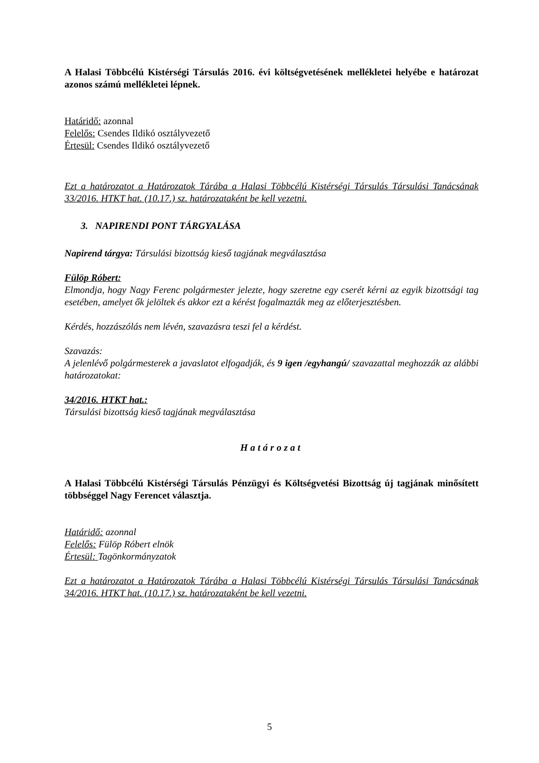A Halasi Többcélú Kistérségi Társulás 2016. évi költségvetésének mellékletei helyébe e határozat azonos számú mellékletei lépnek.
Határidő: azonnal
Felelős: Csendes Ildikó osztályvezető
Értesül: Csendes Ildikó osztályvezető
Ezt a határozatot a Határozatok Tárába a Halasi Többcélú Kistérségi Társulás Társulási Tanácsának 33/2016. HTKT hat. (10.17.) sz. határozataként be kell vezetni.
3. NAPIRENDI PONT TÁRGYALÁSA
Napirend tárgya: Társulási bizottság kieső tagjának megválasztása
Fülöp Róbert:
Elmondja, hogy Nagy Ferenc polgármester jelezte, hogy szeretne egy cserét kérni az egyik bizottsági tag esetében, amelyet ők jelöltek és akkor ezt a kérést fogalmazták meg az előterjesztésben.
Kérdés, hozzászólás nem lévén, szavazásra teszi fel a kérdést.
Szavazás:
A jelenlévő polgármesterek a javaslatot elfogadják, és 9 igen /egyhangú/ szavazattal meghozzák az alábbi határozatokat:
34/2016. HTKT hat.:
Társulási bizottság kieső tagjának megválasztása
Határozat
A Halasi Többcélú Kistérségi Társulás Pénzügyi és Költségvetési Bizottság új tagjának minősített többséggel Nagy Ferencet választja.
Határidő: azonnal
Felelős: Fülöp Róbert elnök
Értesül: Tagönkormányzatok
Ezt a határozatot a Határozatok Tárába a Halasi Többcélú Kistérségi Társulás Társulási Tanácsának 34/2016. HTKT hat. (10.17.) sz. határozataként be kell vezetni.
5